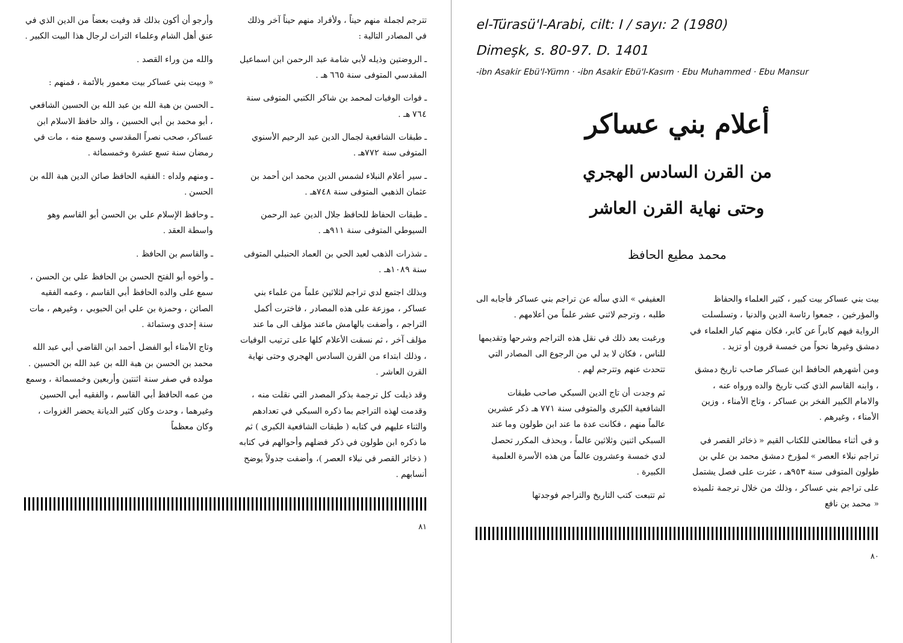el-Türasü'l-Arabi, cilt: I / sayı: 2 (1980)
Dimeşk, s. 80-97. D. 1401
-ibn Asakir Ebü'l-Yümn · -ibn Asakir Ebü'l-Kasım · Ebu Muhammed · Ebu Mansur
أعلام بني عساكر
من القرن السادس الهجري
وحتى نهاية القرن العاشر
محمد مطيع الحافظ
بيت بني عساكر بيت كبير ، كثير العلماء والحفاظ والمؤرخين ، جمعوا رئاسة الدين والدنيا ، وتسلسلت الرواية فيهم كابراً عن كابر، فكان منهم كبار العلماء في دمشق وغيرها نحواً من خمسة قرون أو تزيد .
ومن أشهرهم الحافظ ابن عساكر صاحب تاريخ دمشق ، وابنه القاسم الذي كتب تاريخ والده ورواه عنه ، والامام الكبير الفخر بن عساكر ، وتاج الأمناء ، وزين الأمناء ، وغيرهم .
و في أثناء مطالعتي للكتاب القيم « ذخائر القصر في تراجم نبلاء العصر » لمؤرخ دمشق محمد بن علي بن طولون المتوفى سنة ٩٥٣هـ ، عثرت على فصل يشتمل على تراجم بني عساكر ، وذلك من خلال ترجمة تلميذه « محمد بن نافع
العفيفي » الذي سأله عن تراجم بني عساكر فأجابه الى طلبه ، وترجم لاثني عشر علماً من أعلامهم .
ورغبت بعد ذلك في نقل هذه التراجم وشرحها وتقديمها للناس ، فكان لا بد لي من الرجوع الى المصادر التي تتحدث عنهم وتترجم لهم .
ثم وجدت أن تاج الدين السبكي صاحب طبقات الشافعية الكبرى والمتوفى سنة ٧٧١ هـ ذكر عشرين عالماً منهم ، فكانت عدة ما عند ابن طولون وما عند السبكي اثنين وثلاثين عالماً ، وبحذف المكرر تحصل لدي خمسة وعشرون عالماً من هذه الأسرة العلمية الكبيرة .
ثم تتبعت كتب التاريخ والتراجم فوجدتها
٨٠
تترجم لجملة منهم حيناً ، ولأفراد منهم حيناً آخر وذلك في المصادر التالية :
ـ الروضتين وذيله لأبي شامة عبد الرحمن ابن اسماعيل المقدسي المتوفى سنة ٦٦٥ هـ .
ـ فوات الوفيات لمحمد بن شاكر الكتبي المتوفى سنة ٧٦٤ هـ .
ـ طبقات الشافعية لجمال الدين عبد الرحيم الأسنوي المتوفى سنة ٧٧٢هـ .
ـ سير أعلام النبلاء لشمس الدين محمد ابن أحمد بن عثمان الذهبي المتوفى سنة ٧٤٨هـ .
ـ طبقات الحفاظ للحافظ جلال الدين عبد الرحمن السيوطي المتوفى سنة ٩١١هـ .
ـ شذرات الذهب لعبد الحي بن العماد الحنبلي المتوفى سنة ١٠٨٩هـ .
وبذلك اجتمع لدي تراجم لثلاثين علماً من علماء بني عساكر ، موزعة على هذه المصادر ، فاخترت أكمل التراجم ، وأضفت بالهامش ماعند مؤلف الى ما عند مؤلف آخر ، ثم نسقت الأعلام كلها على ترتيب الوفيات ، وذلك ابتداء من القرن السادس الهجري وحتى نهاية القرن العاشر .
وقد ذيلت كل ترجمة بذكر المصدر التي نقلت منه ، وقدمت لهذه التراجم بما ذكره السبكي في تعدادهم والثناء عليهم في كتابه ( طبقات الشافعية الكبرى ) ثم ما ذكره ابن طولون في ذكر فضلهم وأحوالهم في كتابه ( ذخائر القصر في نبلاء العصر )، وأضفت جدولاً يوضح أنسابهم .
وأرجو أن أكون بذلك قد وفيت بعضاً من الدين الذي في عنق أهل الشام وعلماء التراث لرجال هذا البيت الكبير .
والله من وراء القصد .
« وبيت بني عساكر بيت معمور بالأئمة ، فمنهم :
ـ الحسن بن هبة الله بن عبد الله بن الحسين الشافعي ، أبو محمد بن أبي الحسين ، والد حافظ الاسلام ابن عساكر، صحب نصراً المقدسي وسمع منه ، مات في رمضان سنة تسع عشرة وخمسمائة .
ـ ومنهم ولداه : الفقيه الحافظ صائن الدين هبة الله بن الحسن .
ـ وحافظ الإسلام علي بن الحسن أبو القاسم وهو واسطة العقد .
ـ والقاسم بن الحافظ .
ـ وأخوه أبو الفتح الحسن بن الحافظ علي بن الحسن ، سمع على والده الحافظ أبي القاسم ، وعمه الفقيه الصائن ، وحمزة بن علي ابن الحبوبي ، وغيرهم ، مات سنة إحدى وستمائة .
وتاج الأمناء أبو الفضل أحمد ابن القاضي أبي عبد الله محمد بن الحسن بن هبة الله بن عبد الله بن الحسين . مولده في صفر سنة اثنتين وأربعين وخمسمائة ، وسمع من عمه الحافظ أبي القاسم ، والفقيه أبي الحسين وغيرهما ، وحدث وكان كثير الديانة يحضر الغزوات ، وكان معظماً
٨١